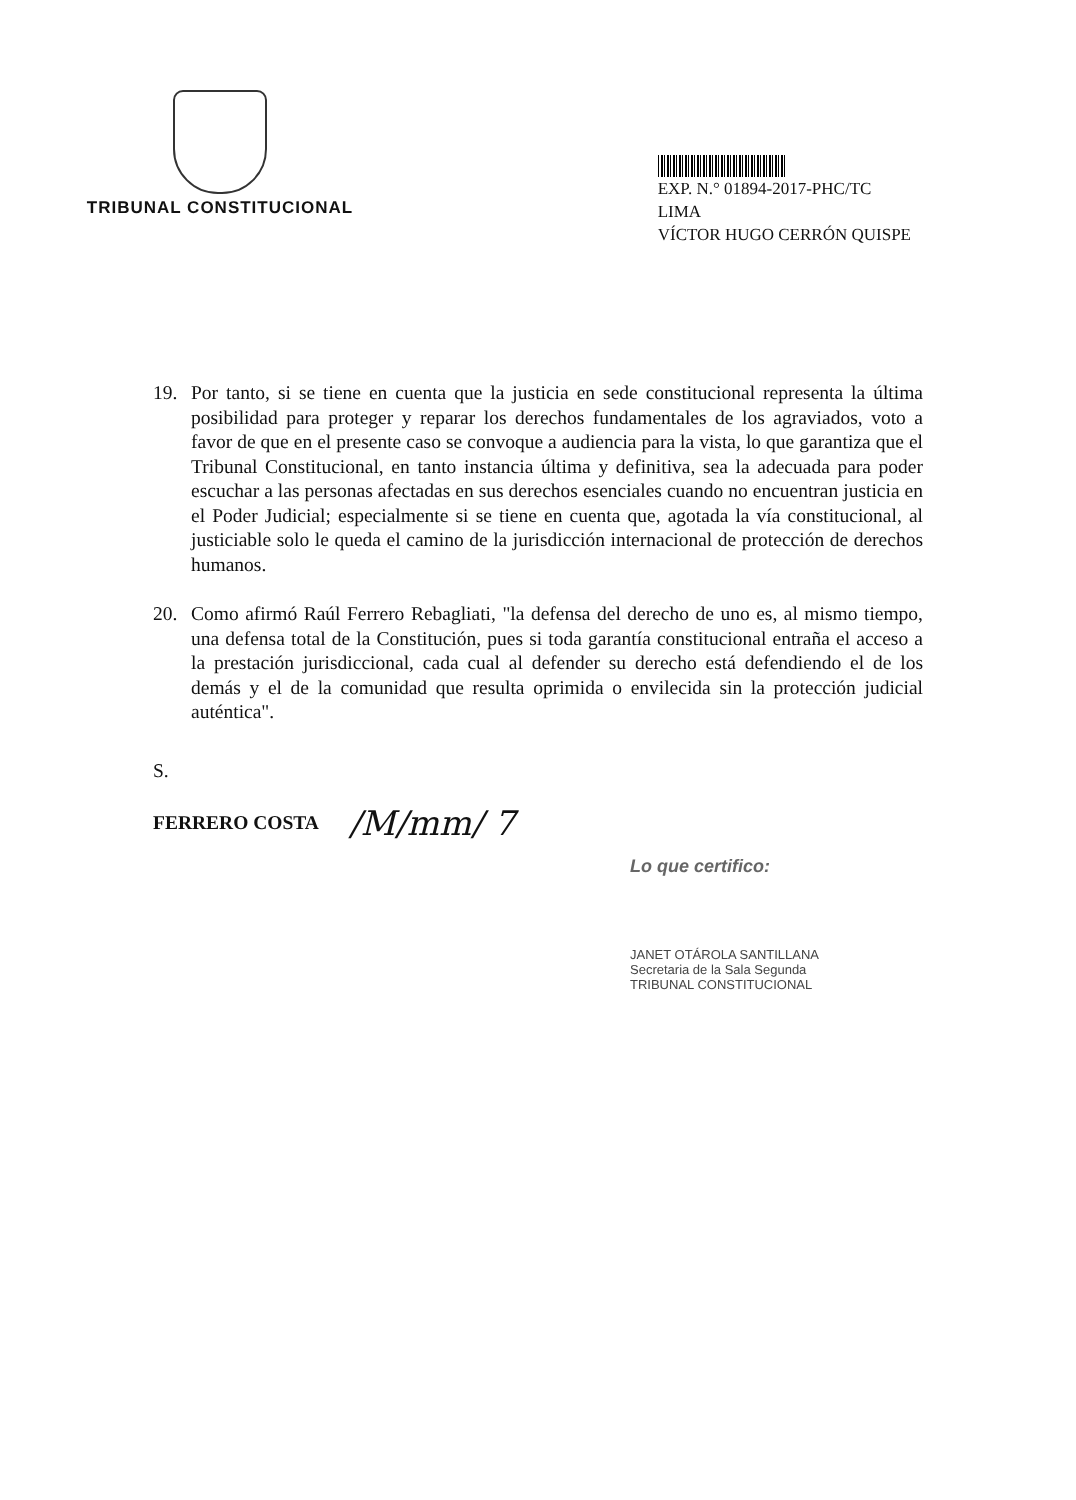TRIBUNAL CONSTITUCIONAL
EXP. N.° 01894-2017-PHC/TC
LIMA
VÍCTOR HUGO CERRÓN QUISPE
19. Por tanto, si se tiene en cuenta que la justicia en sede constitucional representa la última posibilidad para proteger y reparar los derechos fundamentales de los agraviados, voto a favor de que en el presente caso se convoque a audiencia para la vista, lo que garantiza que el Tribunal Constitucional, en tanto instancia última y definitiva, sea la adecuada para poder escuchar a las personas afectadas en sus derechos esenciales cuando no encuentran justicia en el Poder Judicial; especialmente si se tiene en cuenta que, agotada la vía constitucional, al justiciable solo le queda el camino de la jurisdicción internacional de protección de derechos humanos.
20. Como afirmó Raúl Ferrero Rebagliati, "la defensa del derecho de uno es, al mismo tiempo, una defensa total de la Constitución, pues si toda garantía constitucional entraña el acceso a la prestación jurisdiccional, cada cual al defender su derecho está defendiendo el de los demás y el de la comunidad que resulta oprimida o envilecida sin la protección judicial auténtica".
S.
FERRERO COSTA /M/mm/ 7
Lo que certifico:
JANET OTÁROLA SANTILLANA
Secretaria de la Sala Segunda
TRIBUNAL CONSTITUCIONAL